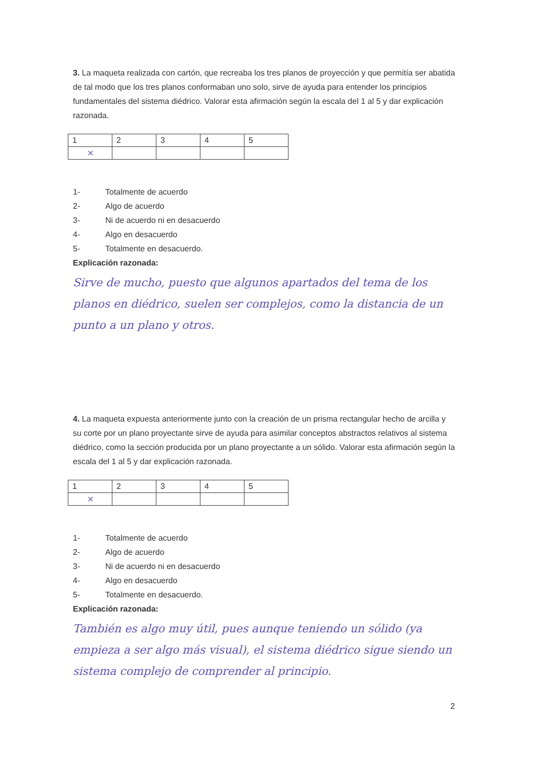3. La maqueta realizada con cartón, que recreaba los tres planos de proyección y que permitía ser abatida de tal modo que los tres planos conformaban uno solo, sirve de ayuda para entender los principios fundamentales del sistema diédrico. Valorar esta afirmación según la escala del 1 al 5 y dar explicación razonada.
| 1 | 2 | 3 | 4 | 5 |
| ✕ | | | | |
1- Totalmente de acuerdo
2- Algo de acuerdo
3- Ni de acuerdo ni en desacuerdo
4- Algo en desacuerdo
5- Totalmente en desacuerdo.
Explicación razonada:
Sirve de mucho, puesto que algunos apartados del tema de los planos en diédrico, suelen ser complejos, como la distancia de un punto a un plano y otros.
4. La maqueta expuesta anteriormente junto con la creación de un prisma rectangular hecho de arcilla y su corte por un plano proyectante sirve de ayuda para asimilar conceptos abstractos relativos al sistema diédrico, como la sección producida por un plano proyectante a un sólido. Valorar esta afirmación según la escala del 1 al 5 y dar explicación razonada.
| 1 | 2 | 3 | 4 | 5 |
| ✕ | | | | |
1- Totalmente de acuerdo
2- Algo de acuerdo
3- Ni de acuerdo ni en desacuerdo
4- Algo en desacuerdo
5- Totalmente en desacuerdo.
Explicación razonada:
También es algo muy útil, pues aunque teniendo un sólido (ya empieza a ser algo más visual), el sistema diédrico sigue siendo un sistema complejo de comprender al principio.
2